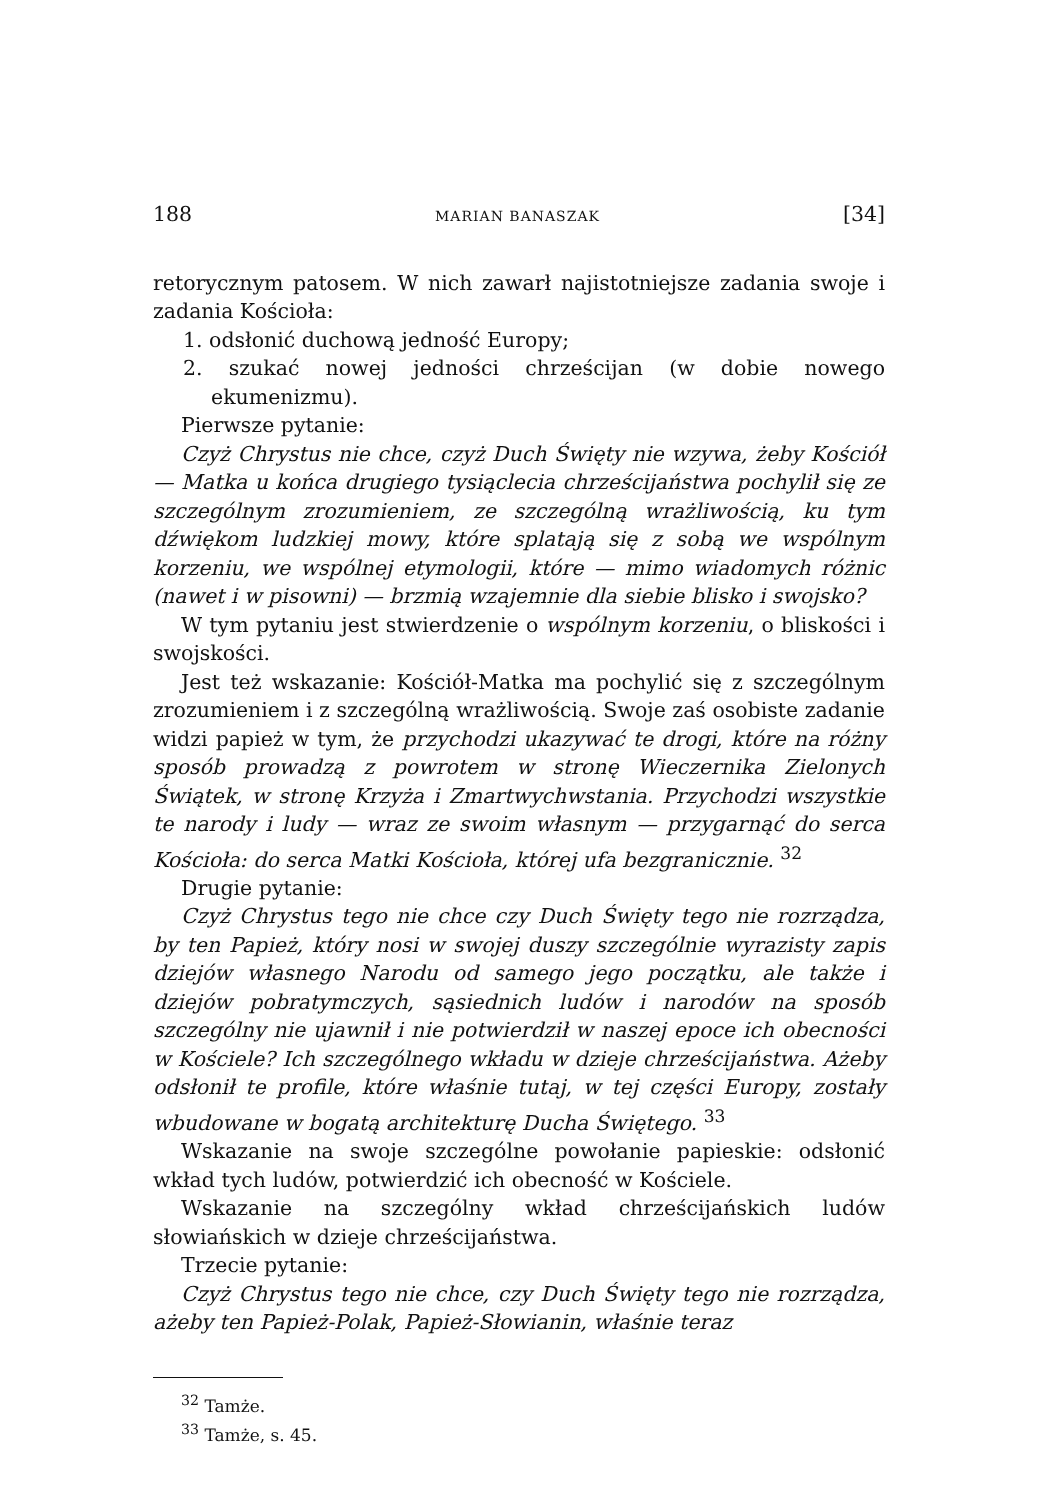188 MARIAN BANASZAK [34]
retorycznym patosem. W nich zawarł najistotniejsze zadania swoje i zadania Kościoła:
1. odsłonić duchową jedność Europy;
2. szukać nowej jedności chrześcijan (w dobie nowego ekumenizmu).
Pierwsze pytanie:
Czyż Chrystus nie chce, czyż Duch Święty nie wzywa, żeby Kościół — Matka u końca drugiego tysiąclecia chrześcijaństwa pochylił się ze szczególnym zrozumieniem, ze szczególną wrażliwością, ku tym dźwiękom ludzkiej mowy, które splatają się z sobą we wspólnym korzeniu, we wspólnej etymologii, które — mimo wiadomych różnic (nawet i w pisowni) — brzmią wzajemnie dla siebie blisko i swojsko?
W tym pytaniu jest stwierdzenie o wspólnym korzeniu, o bliskości i swojskości.
Jest też wskazanie: Kościół-Matka ma pochylić się z szczególnym zrozumieniem i z szczególną wrażliwością. Swoje zaś osobiste zadanie widzi papież w tym, że przychodzi ukazywać te drogi, które na różny sposób prowadzą z powrotem w stronę Wieczernika Zielonych Świątek, w stronę Krzyża i Zmartwychwstania. Przychodzi wszystkie te narody i ludy — wraz ze swoim własnym — przygarnąć do serca Kościoła: do serca Matki Kościoła, której ufa bezgranicznie. <sup>32</sup>
Drugie pytanie:
Czyż Chrystus tego nie chce czy Duch Święty tego nie rozrządza, by ten Papież, który nosi w swojej duszy szczególnie wyrazisty zapis dziejów własnego Narodu od samego jego początku, ale także i dziejów pobratymczych, sąsiednich ludów i narodów na sposób szczególny nie ujawnił i nie potwierdził w naszej epoce ich obecności w Kościele? Ich szczególnego wkładu w dzieje chrześcijaństwa. Ażeby odsłonił te profile, które właśnie tutaj, w tej części Europy, zostały wbudowane w bogatą architekturę Ducha Świętego. <sup>33</sup>
Wskazanie na swoje szczególne powołanie papieskie: odsłonić wkład tych ludów, potwierdzić ich obecność w Kościele.
Wskazanie na szczególny wkład chrześcijańskich ludów słowiańskich w dzieje chrześcijaństwa.
Trzecie pytanie:
Czyż Chrystus tego nie chce, czy Duch Święty tego nie rozrządza, ażeby ten Papież-Polak, Papież-Słowianin, właśnie teraz
<sup>32</sup> Tamże.
<sup>33</sup> Tamże, s. 45.